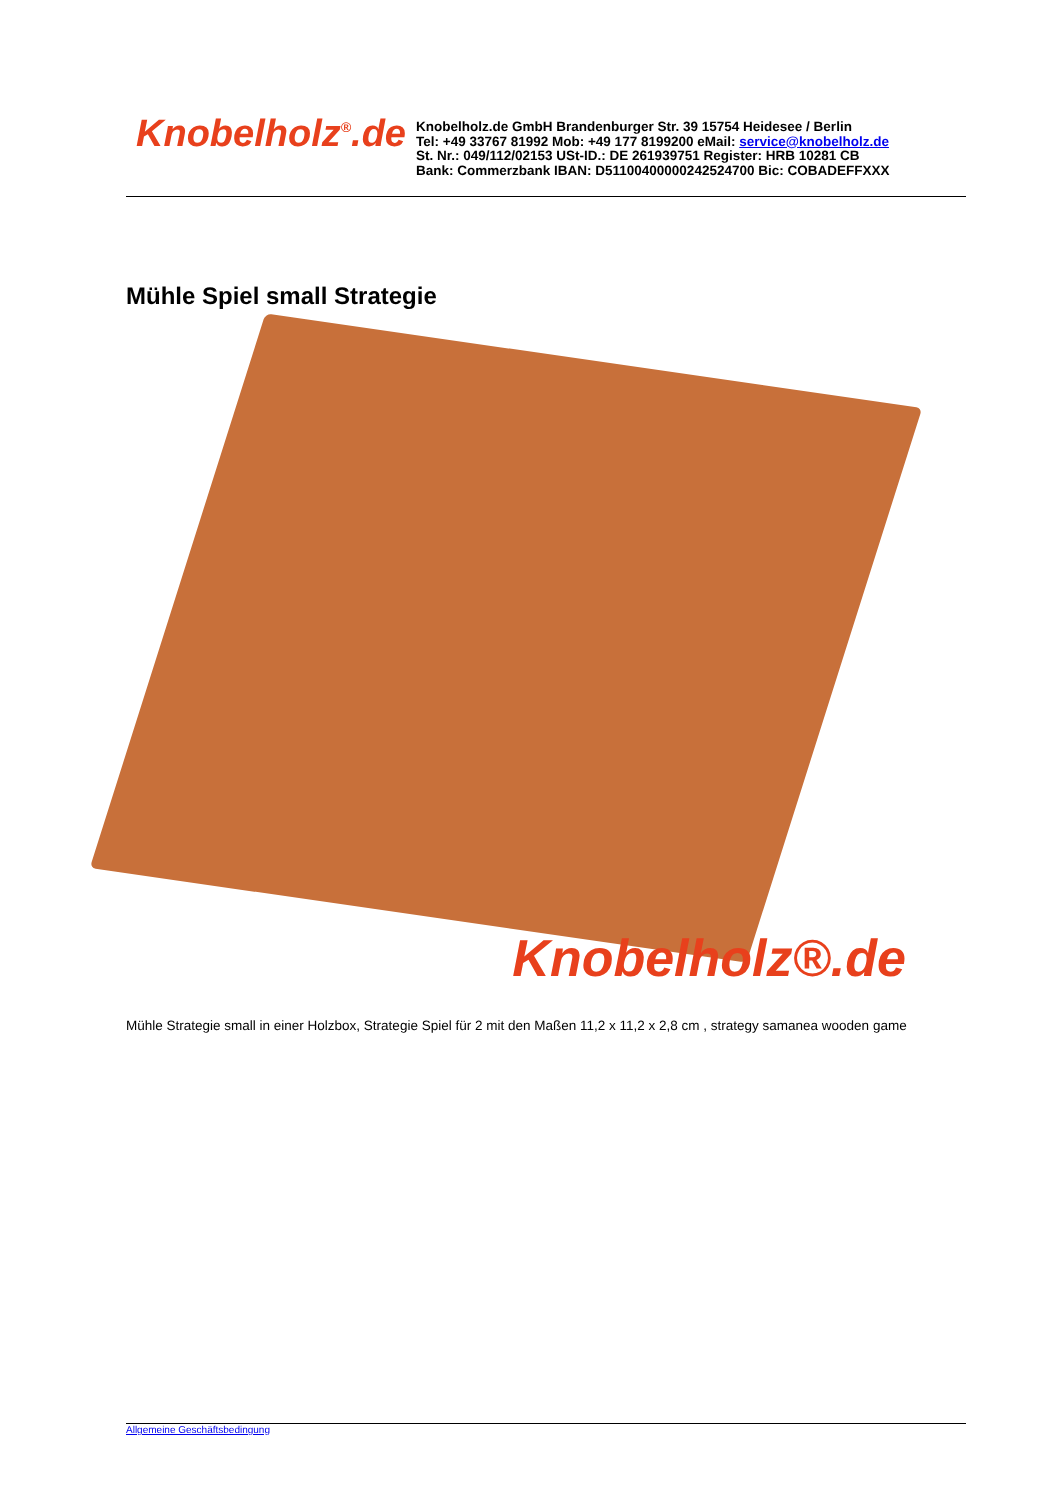Knobelholz<sup>®</sup>.de
Knobelholz.de GmbH Brandenburger Str. 39 15754 Heidesee / Berlin
Tel: +49 33767 81992 Mob: +49 177 8199200 eMail: service@knobelholz.de
St. Nr.: 049/112/02153 USt-ID.: DE 261939751 Register: HRB 10281 CB
Bank: Commerzbank IBAN: D51100400000242524700 Bic: COBADEFFXXX
Mühle Spiel small Strategie
Knobelholz®.de
Mühle Strategie small in einer Holzbox, Strategie Spiel für 2 mit den Maßen 11,2 x 11,2 x 2,8 cm , strategy samanea wooden game
Allgemeine Geschäftsbedingung